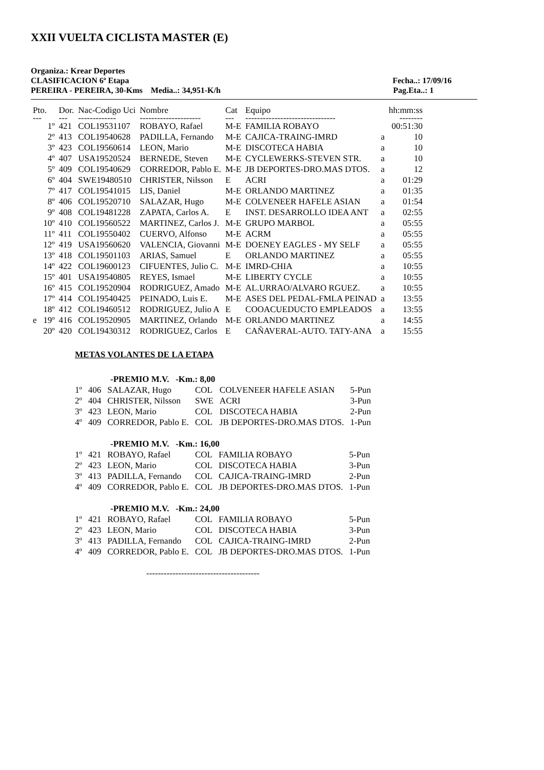XXII VUELTA CICLISTA MASTER (E)
Organiza.: Krear Deportes
CLASIFICACION 6ª Etapa Fecha..: 17/09/16
PEREIRA - PEREIRA, 30-Kms Media..: 34,951-K/h Pag.Eta..: 1
| Pto. | Dor. | Nac-Codigo Uci | Nombre | Cat | Equipo | | hh:mm:ss |
| --- | --- | --- | --- | --- | --- | --- | --- |
| --- | --- | ------------- | --------------------- | --- | ------------------------------- | | -------- |
| 1º | 421 | COL19531107 | ROBAYO, Rafael | M-E | FAMILIA ROBAYO | | 00:51:30 |
| 2º | 413 | COL19540628 | PADILLA, Fernando | M-E | CAJICA-TRAING-IMRD | a | 10 |
| 3º | 423 | COL19560614 | LEON, Mario | M-E | DISCOTECA HABIA | a | 10 |
| 4º | 407 | USA19520524 | BERNEDE, Steven | M-E | CYCLEWERKS-STEVEN STR. | a | 10 |
| 5º | 409 | COL19540629 | CORREDOR, Pablo E. | M-E | JB DEPORTES-DRO.MAS DTOS. | a | 12 |
| 6º | 404 | SWE19480510 | CHRISTER, Nilsson | E | ACRI | a | 01:29 |
| 7º | 417 | COL19541015 | LIS, Daniel | M-E | ORLANDO MARTINEZ | a | 01:35 |
| 8º | 406 | COL19520710 | SALAZAR, Hugo | M-E | COLVENEER HAFELE ASIAN | a | 01:54 |
| 9º | 408 | COL19481228 | ZAPATA, Carlos A. | E | INST. DESARROLLO IDEA ANT | a | 02:55 |
| 10º | 410 | COL19560522 | MARTINEZ, Carlos J. | M-E | GRUPO MARBOL | a | 05:55 |
| 11º | 411 | COL19550402 | CUERVO, Alfonso | M-E | ACRM | a | 05:55 |
| 12º | 419 | USA19560620 | VALENCIA, Giovanni | M-E | DOENEY EAGLES - MY SELF | a | 05:55 |
| 13º | 418 | COL19501103 | ARIAS, Samuel | E | ORLANDO MARTINEZ | a | 05:55 |
| 14º | 422 | COL19600123 | CIFUENTES, Julio C. | M-E | IMRD-CHIA | a | 10:55 |
| 15º | 401 | USA19540805 | REYES, Ismael | M-E | LIBERTY CYCLE | a | 10:55 |
| 16º | 415 | COL19520904 | RODRIGUEZ, Amado | M-E | AL.URRAO/ALVARO RGUEZ. | a | 10:55 |
| 17º | 414 | COL19540425 | PEINADO, Luis E. | M-E | ASES DEL PEDAL-FMLA PEINAD | a | 13:55 |
| 18º | 412 | COL19460512 | RODRIGUEZ, Julio A | E | COOACUEDUCTO EMPLEADOS | a | 13:55 |
| e 19º | 416 | COL19520905 | MARTINEZ, Orlando | M-E | ORLANDO MARTINEZ | a | 14:55 |
| 20º | 420 | COL19430312 | RODRIGUEZ, Carlos | E | CAÑAVERAL-AUTO. TATY-ANA | a | 15:55 |
METAS VOLANTES DE LA ETAPA
-PREMIO M.V. -Km.: 8,00
| 1º | 406 | SALAZAR, Hugo | COL | COLVENEER HAFELE ASIAN | 5-Pun |
| 2º | 404 | CHRISTER, Nilsson | SWE | ACRI | 3-Pun |
| 3º | 423 | LEON, Mario | COL | DISCOTECA HABIA | 2-Pun |
| 4º | 409 | CORREDOR, Pablo E. | COL | JB DEPORTES-DRO.MAS DTOS. | 1-Pun |
-PREMIO M.V. -Km.: 16,00
| 1º | 421 | ROBAYO, Rafael | COL | FAMILIA ROBAYO | 5-Pun |
| 2º | 423 | LEON, Mario | COL | DISCOTECA HABIA | 3-Pun |
| 3º | 413 | PADILLA, Fernando | COL | CAJICA-TRAING-IMRD | 2-Pun |
| 4º | 409 | CORREDOR, Pablo E. | COL | JB DEPORTES-DRO.MAS DTOS. | 1-Pun |
-PREMIO M.V. -Km.: 24,00
| 1º | 421 | ROBAYO, Rafael | COL | FAMILIA ROBAYO | 5-Pun |
| 2º | 423 | LEON, Mario | COL | DISCOTECA HABIA | 3-Pun |
| 3º | 413 | PADILLA, Fernando | COL | CAJICA-TRAING-IMRD | 2-Pun |
| 4º | 409 | CORREDOR, Pablo E. | COL | JB DEPORTES-DRO.MAS DTOS. | 1-Pun |
---------------------------------------